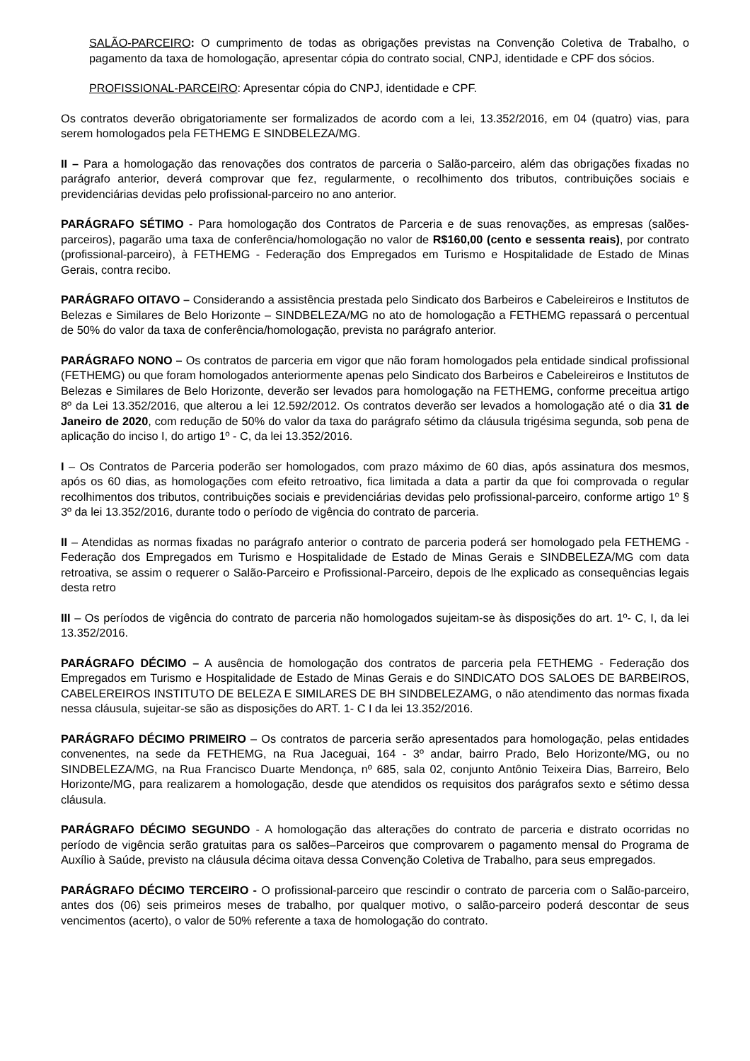SALÃO-PARCEIRO: O cumprimento de todas as obrigações previstas na Convenção Coletiva de Trabalho, o pagamento da taxa de homologação, apresentar cópia do contrato social, CNPJ, identidade e CPF dos sócios.
PROFISSIONAL-PARCEIRO: Apresentar cópia do CNPJ, identidade e CPF.
Os contratos deverão obrigatoriamente ser formalizados de acordo com a lei, 13.352/2016, em 04 (quatro) vias, para serem homologados pela FETHEMG E SINDBELEZA/MG.
II – Para a homologação das renovações dos contratos de parceria o Salão-parceiro, além das obrigações fixadas no parágrafo anterior, deverá comprovar que fez, regularmente, o recolhimento dos tributos, contribuições sociais e previdenciárias devidas pelo profissional-parceiro no ano anterior.
PARÁGRAFO SÉTIMO - Para homologação dos Contratos de Parceria e de suas renovações, as empresas (salões-parceiros), pagarão uma taxa de conferência/homologação no valor de R$160,00 (cento e sessenta reais), por contrato (profissional-parceiro), à FETHEMG - Federação dos Empregados em Turismo e Hospitalidade de Estado de Minas Gerais, contra recibo.
PARÁGRAFO OITAVO – Considerando a assistência prestada pelo Sindicato dos Barbeiros e Cabeleireiros e Institutos de Belezas e Similares de Belo Horizonte – SINDBELEZA/MG no ato de homologação a FETHEMG repassará o percentual de 50% do valor da taxa de conferência/homologação, prevista no parágrafo anterior.
PARÁGRAFO NONO – Os contratos de parceria em vigor que não foram homologados pela entidade sindical profissional (FETHEMG) ou que foram homologados anteriormente apenas pelo Sindicato dos Barbeiros e Cabeleireiros e Institutos de Belezas e Similares de Belo Horizonte, deverão ser levados para homologação na FETHEMG, conforme preceitua artigo 8º da Lei 13.352/2016, que alterou a lei 12.592/2012. Os contratos deverão ser levados a homologação até o dia 31 de Janeiro de 2020, com redução de 50% do valor da taxa do parágrafo sétimo da cláusula trigésima segunda, sob pena de aplicação do inciso I, do artigo 1º - C, da lei 13.352/2016.
I – Os Contratos de Parceria poderão ser homologados, com prazo máximo de 60 dias, após assinatura dos mesmos, após os 60 dias, as homologações com efeito retroativo, fica limitada a data a partir da que foi comprovada o regular recolhimentos dos tributos, contribuições sociais e previdenciárias devidas pelo profissional-parceiro, conforme artigo 1º § 3º da lei 13.352/2016, durante todo o período de vigência do contrato de parceria.
II – Atendidas as normas fixadas no parágrafo anterior o contrato de parceria poderá ser homologado pela FETHEMG - Federação dos Empregados em Turismo e Hospitalidade de Estado de Minas Gerais e SINDBELEZA/MG com data retroativa, se assim o requerer o Salão-Parceiro e Profissional-Parceiro, depois de lhe explicado as consequências legais desta retro
III – Os períodos de vigência do contrato de parceria não homologados sujeitam-se às disposições do art. 1º- C, I, da lei 13.352/2016.
PARÁGRAFO DÉCIMO – A ausência de homologação dos contratos de parceria pela FETHEMG - Federação dos Empregados em Turismo e Hospitalidade de Estado de Minas Gerais e do SINDICATO DOS SALOES DE BARBEIROS, CABELEREIROS INSTITUTO DE BELEZA E SIMILARES DE BH SINDBELEZAMG, o não atendimento das normas fixada nessa cláusula, sujeitar-se são as disposições do ART. 1- C I da lei 13.352/2016.
PARÁGRAFO DÉCIMO PRIMEIRO – Os contratos de parceria serão apresentados para homologação, pelas entidades convenentes, na sede da FETHEMG, na Rua Jaceguai, 164 - 3º andar, bairro Prado, Belo Horizonte/MG, ou no SINDBELEZA/MG, na Rua Francisco Duarte Mendonça, nº 685, sala 02, conjunto Antônio Teixeira Dias, Barreiro, Belo Horizonte/MG, para realizarem a homologação, desde que atendidos os requisitos dos parágrafos sexto e sétimo dessa cláusula.
PARÁGRAFO DÉCIMO SEGUNDO - A homologação das alterações do contrato de parceria e distrato ocorridas no período de vigência serão gratuitas para os salões–Parceiros que comprovarem o pagamento mensal do Programa de Auxílio à Saúde, previsto na cláusula décima oitava dessa Convenção Coletiva de Trabalho, para seus empregados.
PARÁGRAFO DÉCIMO TERCEIRO - O profissional-parceiro que rescindir o contrato de parceria com o Salão-parceiro, antes dos (06) seis primeiros meses de trabalho, por qualquer motivo, o salão-parceiro poderá descontar de seus vencimentos (acerto), o valor de 50% referente a taxa de homologação do contrato.